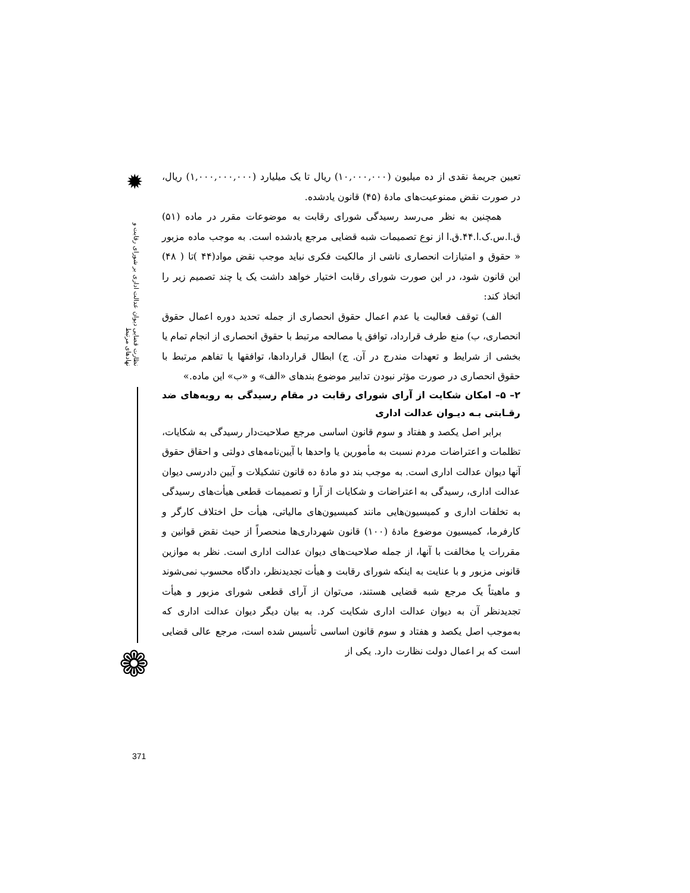✹
نظارت قضایی دیوان عدالت اداری بر شورای رقابت و نهادهای مرتبط
❁
تعیین جریمهٔ نقدی از ده میلیون (۱۰,۰۰۰,۰۰۰) ریال تا یک میلیارد (۱,۰۰۰,۰۰۰,۰۰۰) ریال، در صورت نقض ممنوعیت‌های مادهٔ (۴۵) قانون یادشده.
همچنین به نظر می‌رسد رسیدگی شورای رقابت به موضوعات مقرر در ماده (۵۱) ق.ا.س.ک.ا.۴۴.ق.ا از نوع تصمیمات شبه قضایی مرجع یادشده است. به موجب ماده مزبور « حقوق و امتیازات انحصاری ناشی از مالکیت فکری نباید موجب نقض مواد(۴۴ )تا ( ۴۸) این قانون شود، در این صورت شورای رقابت اختیار خواهد داشت یک یا چند تصمیم زیر را اتخاذ کند:
الف) توقف فعالیت یا عدم اعمال حقوق انحصاری از جمله تحدید دوره اعمال حقوق انحصاری، ب) منع طرف قرارداد، توافق یا مصالحه مرتبط با حقوق انحصاری از انجام تمام یا بخشی از شرایط و تعهدات مندرج در آن. ج) ابطال قراردادها، توافقها یا تفاهم مرتبط با حقوق انحصاری در صورت مؤثر نبودن تدابیر موضوع بندهای «الف» و «ب» این ماده.»
۲– ۵– امکان شکایت از آرای شورای رقابت در مقام رسیدگی به رویه‌های ضد رقـابتی بـه دیـوان عدالت اداری
برابر اصل یکصد و هفتاد و سوم قانون اساسی مرجع صلاحیت‌دار رسیدگی به شکایات، تظلمات و اعتراضات مردم نسبت به مأمورین یا واحدها با آیین‌نامه‌های دولتی و احقاق حقوق آنها دیوان عدالت اداری است. به موجب بند دو مادهٔ ده قانون تشکیلات و آیین دادرسی دیوان عدالت اداری، رسیدگی به اعتراضات و شکایات از آرا و تصمیمات قطعی هیأت‌های رسیدگی به تخلفات اداری و کمیسیون‌هایی مانند کمیسیون‌های مالیاتی، هیأت حل اختلاف کارگر و کارفرما، کمیسیون موضوع مادهٔ (۱۰۰) قانون شهرداری‌ها منحصراً از حیث نقض قوانین و مقررات یا مخالفت با آنها، از جمله صلاحیت‌های دیوان عدالت اداری است. نظر به موازین قانونی مزبور و با عنایت به اینکه شورای رقابت و هیأت تجدیدنظر، دادگاه محسوب نمی‌شوند و ماهیتاً یک مرجع شبه قضایی هستند، می‌توان از آرای قطعی شورای مزبور و هیأت تجدیدنظر آن به دیوان عدالت اداری شکایت کرد. به بیان دیگر دیوان عدالت اداری که به‌موجب اصل یکصد و هفتاد و سوم قانون اساسی تأسیس شده است، مرجع عالی قضایی است که بر اعمال دولت نظارت دارد. یکی از
371